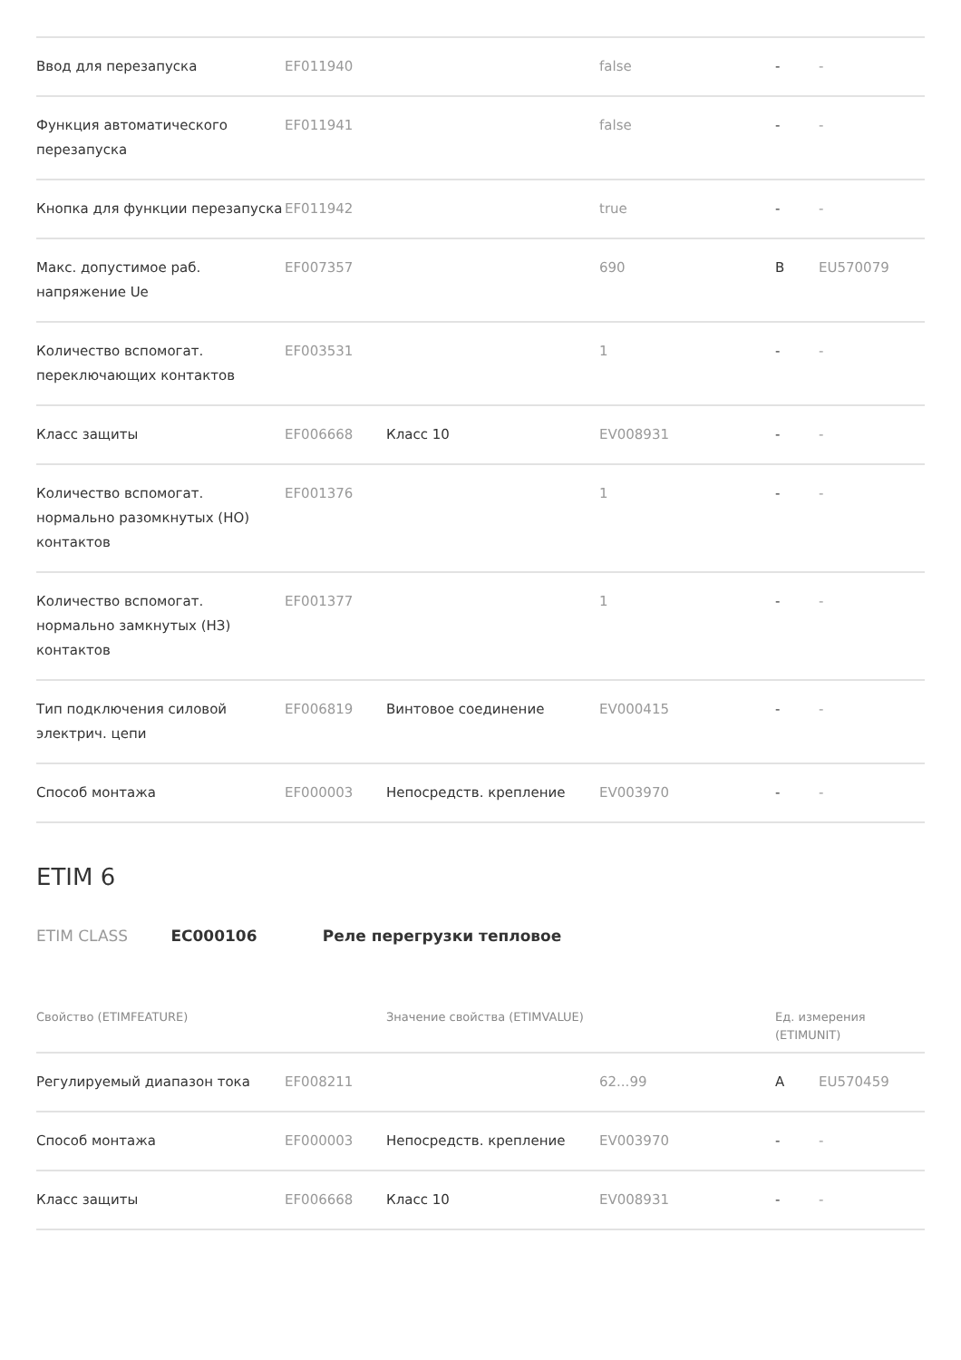| Ввод для перезапуска | EF011940 | | false | - | - |
| Функция автоматического перезапуска | EF011941 | | false | - | - |
| Кнопка для функции перезапуска | EF011942 | | true | - | - |
| Макс. допустимое раб. напряжение Ue | EF007357 | | 690 | В | EU570079 |
| Количество вспомогат. переключающих контактов | EF003531 | | 1 | - | - |
| Класс защиты | EF006668 | Класс 10 | EV008931 | - | - |
| Количество вспомогат. нормально разомкнутых (НО) контактов | EF001376 | | 1 | - | - |
| Количество вспомогат. нормально замкнутых (НЗ) контактов | EF001377 | | 1 | - | - |
| Тип подключения силовой электрич. цепи | EF006819 | Винтовое соединение | EV000415 | - | - |
| Способ монтажа | EF000003 | Непосредств. крепление | EV003970 | - | - |
ETIM 6
ETIM CLASS EC000106 Реле перегрузки тепловое
| Свойство (ETIMFEATURE) | | Значение свойства (ETIMVALUE) | | Ед. измерения (ETIMUNIT) | |
| --- | --- | --- | --- | --- | --- |
| Регулируемый диапазон тока | EF008211 | | 62...99 | A | EU570459 |
| Способ монтажа | EF000003 | Непосредств. крепление | EV003970 | - | - |
| Класс защиты | EF006668 | Класс 10 | EV008931 | - | - |